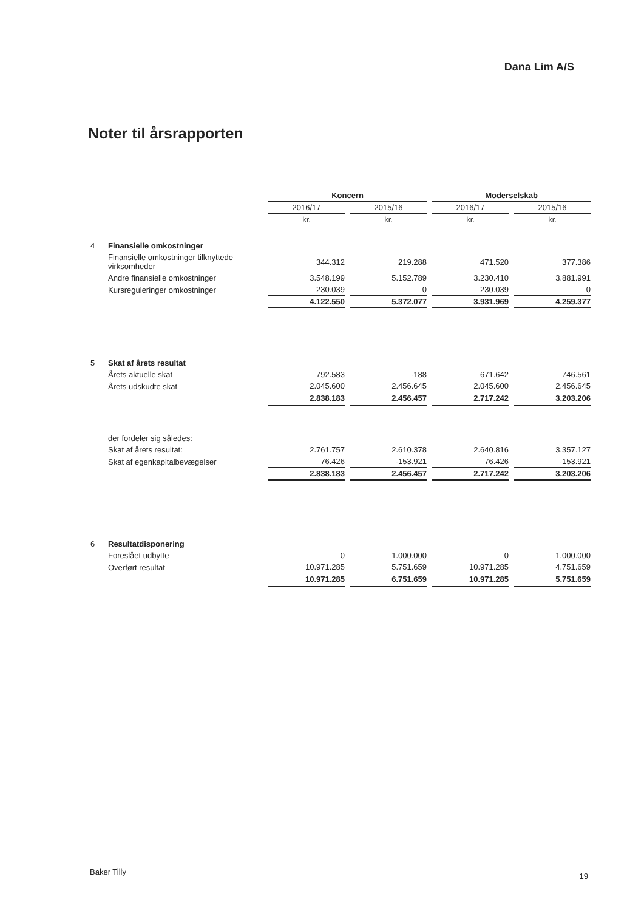Dana Lim A/S
Noter til årsrapporten
| | | Koncern | | Moderselskab | |
| | | 2016/17 | 2015/16 | 2016/17 | 2015/16 |
| | | kr. | kr. | kr. | kr. |
| 4 | Finansielle omkostninger | | | | |
| | Finansielle omkostninger tilknyttede virksomheder | 344.312 | 219.288 | 471.520 | 377.386 |
| | Andre finansielle omkostninger | 3.548.199 | 5.152.789 | 3.230.410 | 3.881.991 |
| | Kursreguleringer omkostninger | 230.039 | 0 | 230.039 | 0 |
| | | 4.122.550 | 5.372.077 | 3.931.969 | 4.259.377 |
| 5 | Skat af årets resultat | | | | |
| | Årets aktuelle skat | 792.583 | -188 | 671.642 | 746.561 |
| | Årets udskudte skat | 2.045.600 | 2.456.645 | 2.045.600 | 2.456.645 |
| | | 2.838.183 | 2.456.457 | 2.717.242 | 3.203.206 |
| | der fordeler sig således: | | | | |
| | Skat af årets resultat: | 2.761.757 | 2.610.378 | 2.640.816 | 3.357.127 |
| | Skat af egenkapitalbevægelser | 76.426 | -153.921 | 76.426 | -153.921 |
| | | 2.838.183 | 2.456.457 | 2.717.242 | 3.203.206 |
| 6 | Resultatdisponering | | | | |
| | Foreslået udbytte | 0 | 1.000.000 | 0 | 1.000.000 |
| | Overført resultat | 10.971.285 | 5.751.659 | 10.971.285 | 4.751.659 |
| | | 10.971.285 | 6.751.659 | 10.971.285 | 5.751.659 |
Baker Tilly 19